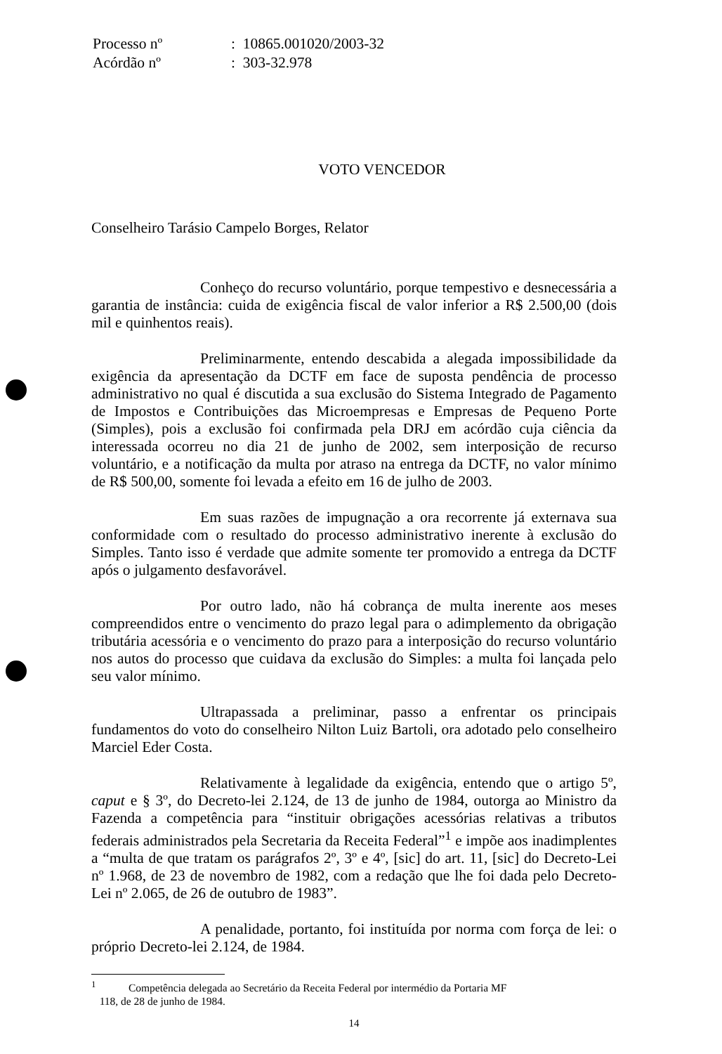| Processo nº | : 10865.001020/2003-32 |
| Acórdão nº | : 303-32.978 |
VOTO VENCEDOR
Conselheiro Tarásio Campelo Borges, Relator
Conheço do recurso voluntário, porque tempestivo e desnecessária a garantia de instância: cuida de exigência fiscal de valor inferior a R$ 2.500,00 (dois mil e quinhentos reais).
Preliminarmente, entendo descabida a alegada impossibilidade da exigência da apresentação da DCTF em face de suposta pendência de processo administrativo no qual é discutida a sua exclusão do Sistema Integrado de Pagamento de Impostos e Contribuições das Microempresas e Empresas de Pequeno Porte (Simples), pois a exclusão foi confirmada pela DRJ em acórdão cuja ciência da interessada ocorreu no dia 21 de junho de 2002, sem interposição de recurso voluntário, e a notificação da multa por atraso na entrega da DCTF, no valor mínimo de R$ 500,00, somente foi levada a efeito em 16 de julho de 2003.
Em suas razões de impugnação a ora recorrente já externava sua conformidade com o resultado do processo administrativo inerente à exclusão do Simples. Tanto isso é verdade que admite somente ter promovido a entrega da DCTF após o julgamento desfavorável.
Por outro lado, não há cobrança de multa inerente aos meses compreendidos entre o vencimento do prazo legal para o adimplemento da obrigação tributária acessória e o vencimento do prazo para a interposição do recurso voluntário nos autos do processo que cuidava da exclusão do Simples: a multa foi lançada pelo seu valor mínimo.
Ultrapassada a preliminar, passo a enfrentar os principais fundamentos do voto do conselheiro Nilton Luiz Bartoli, ora adotado pelo conselheiro Marciel Eder Costa.
Relativamente à legalidade da exigência, entendo que o artigo 5º, caput e § 3º, do Decreto-lei 2.124, de 13 de junho de 1984, outorga ao Ministro da Fazenda a competência para “instituir obrigações acessórias relativas a tributos federais administrados pela Secretaria da Receita Federal”<sup>1</sup> e impõe aos inadimplentes a “multa de que tratam os parágrafos 2º, 3º e 4º, [sic] do art. 11, [sic] do Decreto-Lei nº 1.968, de 23 de novembro de 1982, com a redação que lhe foi dada pelo Decreto-Lei nº 2.065, de 26 de outubro de 1983”.
A penalidade, portanto, foi instituída por norma com força de lei: o próprio Decreto-lei 2.124, de 1984.
<sup>1</sup> Competência delegada ao Secretário da Receita Federal por intermédio da Portaria MF
118, de 28 de junho de 1984.
14